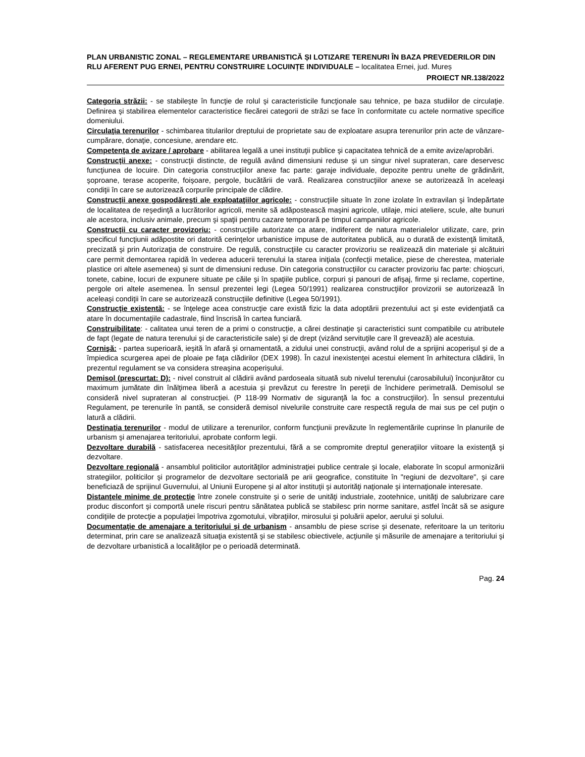PLAN URBANISTIC ZONAL – REGLEMENTARE URBANISTICĂ ȘI LOTIZARE TERENURI ÎN BAZA PREVEDERILOR DIN RLU AFERENT PUG ERNEI, PENTRU CONSTRUIRE LOCUINȚE INDIVIDUALE – localitatea Ernei, jud. Mureș
PROIECT NR.138/2022
Categoria străzii: - se stabileşte în funcţie de rolul şi caracteristicile funcţionale sau tehnice, pe baza studiilor de circulaţie. Definirea şi stabilirea elementelor caracteristice fiecărei categorii de străzi se face în conformitate cu actele normative specifice domeniului.
Circulaţia terenurilor - schimbarea titularilor dreptului de proprietate sau de exploatare asupra terenurilor prin acte de vânzare-cumpărare, donaţie, concesiune, arendare etc.
Competenţa de avizare / aprobare - abilitarea legală a unei instituţii publice şi capacitatea tehnică de a emite avize/aprobări.
Construcţii anexe: - construcţii distincte, de regulă având dimensiuni reduse şi un singur nivel suprateran, care deservesc funcţiunea de locuire. Din categoria construcţiilor anexe fac parte: garaje individuale, depozite pentru unelte de grădinărit, şoproane, terase acoperite, foişoare, pergole, bucătării de vară. Realizarea construcţiilor anexe se autorizează în aceleaşi condiţii în care se autorizează corpurile principale de clădire.
Construcţii anexe gospodăreşti ale exploataţiilor agricole: - construcţiile situate în zone izolate în extravilan şi îndepărtate de localitatea de reşedinţă a lucrătorilor agricoli, menite să adăpostească maşini agricole, utilaje, mici ateliere, scule, alte bunuri ale acestora, inclusiv animale, precum şi spaţii pentru cazare temporară pe timpul campaniilor agricole.
Construcţii cu caracter provizoriu: - construcţiile autorizate ca atare, indiferent de natura materialelor utilizate, care, prin specificul funcţiunii adăpostite ori datorită cerinţelor urbanistice impuse de autoritatea publică, au o durată de existenţă limitată, precizată şi prin Autorizaţia de construire. De regulă, construcţiile cu caracter provizoriu se realizează din materiale şi alcătuiri care permit demontarea rapidă în vederea aducerii terenului la starea iniţiala (confecţii metalice, piese de cherestea, materiale plastice ori altele asemenea) şi sunt de dimensiuni reduse. Din categoria construcţiilor cu caracter provizoriu fac parte: chioşcuri, tonete, cabine, locuri de expunere situate pe căile şi în spaţiile publice, corpuri şi panouri de afişaj, firme şi reclame, copertine, pergole ori altele asemenea. În sensul prezentei legi (Legea 50/1991) realizarea construcţiilor provizorii se autorizează în aceleaşi condiţii în care se autorizează construcţiile definitive (Legea 50/1991).
Construcţie existentă: - se înţelege acea construcţie care există fizic la data adoptării prezentului act şi este evidenţiată ca atare în documentaţiile cadastrale, fiind înscrisă în cartea funciară.
Construibilitate: - calitatea unui teren de a primi o construcţie, a cărei destinaţie şi caracteristici sunt compatibile cu atributele de fapt (legate de natura terenului şi de caracteristicile sale) şi de drept (vizând servituţile care îl grevează) ale acestuia.
Cornişă: - partea superioară, ieşită în afară şi ornamentată, a zidului unei construcţii, având rolul de a sprijini acoperişul şi de a împiedica scurgerea apei de ploaie pe faţa clădirilor (DEX 1998). În cazul inexistenţei acestui element în arhitectura clădirii, în prezentul regulament se va considera streaşina acoperişului.
Demisol (prescurtat: D): - nivel construit al clădirii având pardoseala situată sub nivelul terenului (carosabilului) înconjurător cu maximum jumătate din înălţimea liberă a acestuia şi prevăzut cu ferestre în pereţii de închidere perimetrală. Demisolul se consideră nivel suprateran al construcţiei. (P 118-99 Normativ de siguranţă la foc a construcţiilor). În sensul prezentului Regulament, pe terenurile în pantă, se consideră demisol nivelurile construite care respectă regula de mai sus pe cel puţin o latură a clădirii.
Destinaţia terenurilor - modul de utilizare a terenurilor, conform funcţiunii prevăzute în reglementările cuprinse în planurile de urbanism şi amenajarea teritoriului, aprobate conform legii.
Dezvoltare durabilă - satisfacerea necesităţilor prezentului, fără a se compromite dreptul generaţiilor viitoare la existenţă şi dezvoltare.
Dezvoltare regională - ansamblul politicilor autorităţilor administraţiei publice centrale şi locale, elaborate în scopul armonizării strategiilor, politicilor şi programelor de dezvoltare sectorială pe arii geografice, constituite în "regiuni de dezvoltare", şi care beneficiază de sprijinul Guvernului, al Uniunii Europene şi al altor instituţii şi autorităţi naţionale şi internaţionale interesate.
Distanţele minime de protecţie între zonele construite şi o serie de unităţi industriale, zootehnice, unităţi de salubrizare care produc disconfort şi comportă unele riscuri pentru sănătatea publică se stabilesc prin norme sanitare, astfel încât să se asigure condiţiile de protecţie a populaţiei împotriva zgomotului, vibraţiilor, mirosului şi poluării apelor, aerului şi solului.
Documentaţie de amenajare a teritoriului şi de urbanism - ansamblu de piese scrise şi desenate, referitoare la un teritoriu determinat, prin care se analizează situaţia existentă şi se stabilesc obiectivele, acţiunile şi măsurile de amenajare a teritoriului şi de dezvoltare urbanistică a localităţilor pe o perioadă determinată.
Pag. 24